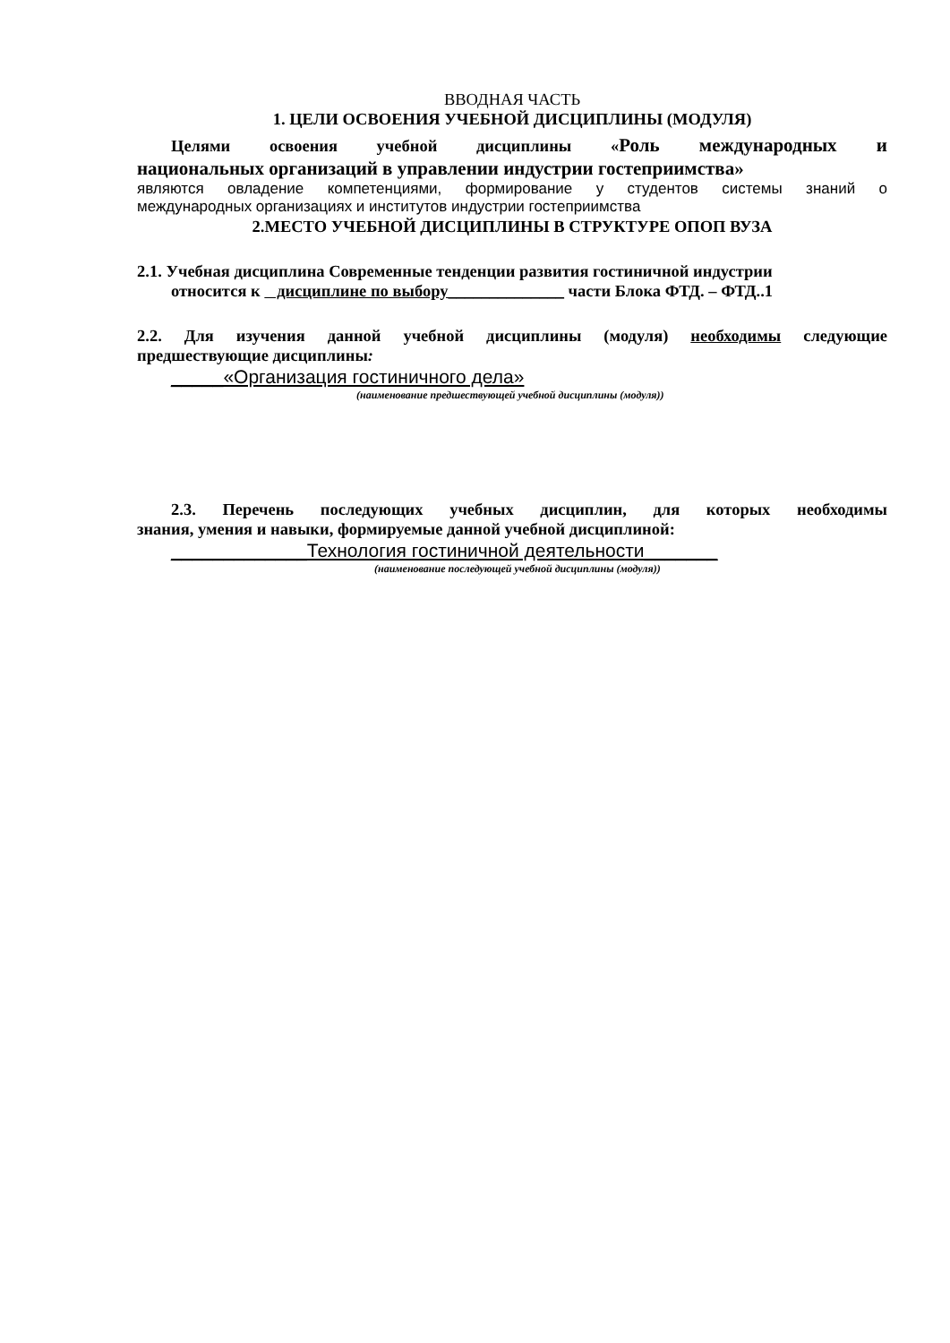ВВОДНАЯ ЧАСТЬ
1. ЦЕЛИ ОСВОЕНИЯ УЧЕБНОЙ ДИСЦИПЛИНЫ (МОДУЛЯ)
Целями освоения учебной дисциплины «Роль международных и
национальных организаций в управлении индустрии гостеприимства»
являются овладение компетенциями, формирование у студентов системы знаний о
международных организациях и институтов индустрии гостеприимства
2.МЕСТО УЧЕБНОЙ ДИСЦИПЛИНЫ В СТРУКТУРЕ ОПОП ВУЗА
2.1. Учебная дисциплина Современные тенденции развития гостиничной индустрии
относится к дисциплине по выбору______________ части Блока ФТД. – ФТД..1
2.2. Для изучения данной учебной дисциплины (модуля) необходимы следующие
предшествующие дисциплины:
_____«Организация гостиничного дела»
(наименование предшествующей учебной дисциплины (модуля))
2.3. Перечень последующих учебных дисциплин, для которых необходимы
знания, умения и навыки, формируемые данной учебной дисциплиной:
_____________Технология гостиничной деятельности_______
(наименование последующей учебной дисциплины (модуля))